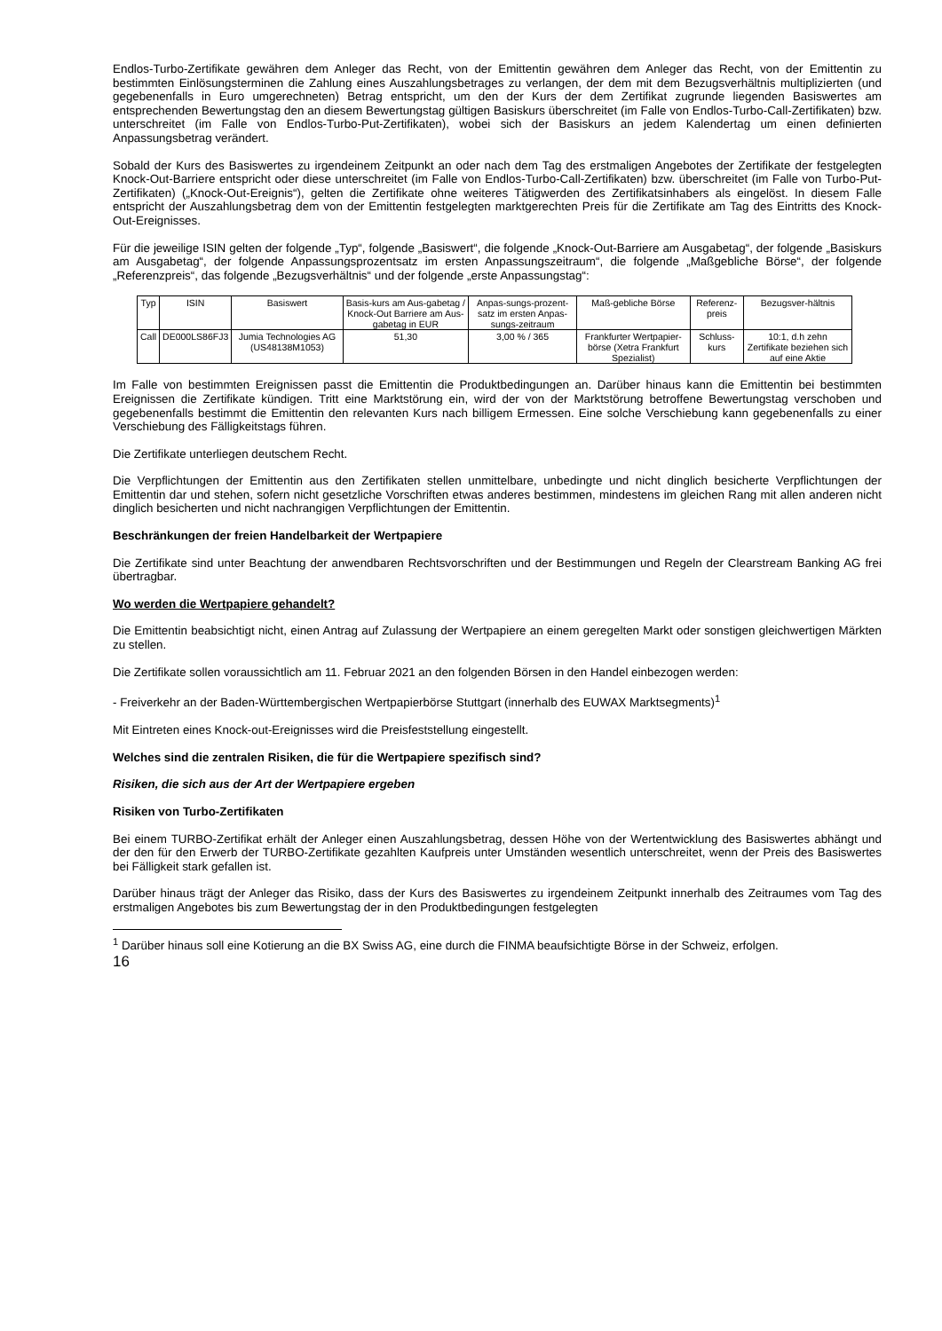Endlos-Turbo-Zertifikate gewähren dem Anleger das Recht, von der Emittentin gewähren dem Anleger das Recht, von der Emittentin zu bestimmten Einlösungsterminen die Zahlung eines Auszahlungsbetrages zu verlangen, der dem mit dem Bezugsverhältnis multiplizierten (und gegebenenfalls in Euro umgerechneten) Betrag entspricht, um den der Kurs der dem Zertifikat zugrunde liegenden Basiswertes am entsprechenden Bewertungstag den an diesem Bewertungstag gültigen Basiskurs überschreitet (im Falle von Endlos-Turbo-Call-Zertifikaten) bzw. unterschreitet (im Falle von Endlos-Turbo-Put-Zertifikaten), wobei sich der Basiskurs an jedem Kalendertag um einen definierten Anpassungsbetrag verändert.
Sobald der Kurs des Basiswertes zu irgendeinem Zeitpunkt an oder nach dem Tag des erstmaligen Angebotes der Zertifikate der festgelegten Knock-Out-Barriere entspricht oder diese unterschreitet (im Falle von Endlos-Turbo-Call-Zertifikaten) bzw. überschreitet (im Falle von Turbo-Put-Zertifikaten) („Knock-Out-Ereignis“), gelten die Zertifikate ohne weiteres Tätigwerden des Zertifikatsinhabers als eingelöst. In diesem Falle entspricht der Auszahlungsbetrag dem von der Emittentin festgelegten marktgerechten Preis für die Zertifikate am Tag des Eintritts des Knock-Out-Ereignisses.
Für die jeweilige ISIN gelten der folgende „Typ“, folgende „Basiswert“, die folgende „Knock-Out-Barriere am Ausgabetag“, der folgende „Basiskurs am Ausgabetag“, der folgende Anpassungsprozentsatz im ersten Anpassungszeitraum“, die folgende „Maßgebliche Börse“, der folgende „Referenzpreis“, das folgende „Bezugsverhältnis“ und der folgende „erste Anpassungstag“:
| Typ | ISIN | Basiswert | Basis-kurs am Aus-gabetag / Knock-Out Barriere am Aus-gabetag in EUR | Anpas-sungs-prozent-satz im ersten Anpas-sungs-zeitraum | Maß-gebliche Börse | Referenz-preis | Bezugsver-hältnis |
| --- | --- | --- | --- | --- | --- | --- | --- |
| Call | DE000LS86FJ3 | Jumia Technologies AG (US48138M1053) | 51,30 | 3,00 % / 365 | Frankfurter Wertpapier-börse (Xetra Frankfurt Spezialist) | Schluss-kurs | 10:1, d.h zehn Zertifikate beziehen sich auf eine Aktie |
Im Falle von bestimmten Ereignissen passt die Emittentin die Produktbedingungen an. Darüber hinaus kann die Emittentin bei bestimmten Ereignissen die Zertifikate kündigen. Tritt eine Marktstörung ein, wird der von der Marktstörung betroffene Bewertungstag verschoben und gegebenenfalls bestimmt die Emittentin den relevanten Kurs nach billigem Ermessen. Eine solche Verschiebung kann gegebenenfalls zu einer Verschiebung des Fälligkeitstags führen.
Die Zertifikate unterliegen deutschem Recht.
Die Verpflichtungen der Emittentin aus den Zertifikaten stellen unmittelbare, unbedingte und nicht dinglich besicherte Verpflichtungen der Emittentin dar und stehen, sofern nicht gesetzliche Vorschriften etwas anderes bestimmen, mindestens im gleichen Rang mit allen anderen nicht dinglich besicherten und nicht nachrangigen Verpflichtungen der Emittentin.
Beschränkungen der freien Handelbarkeit der Wertpapiere
Die Zertifikate sind unter Beachtung der anwendbaren Rechtsvorschriften und der Bestimmungen und Regeln der Clearstream Banking AG frei übertragbar.
Wo werden die Wertpapiere gehandelt?
Die Emittentin beabsichtigt nicht, einen Antrag auf Zulassung der Wertpapiere an einem geregelten Markt oder sonstigen gleichwertigen Märkten zu stellen.
Die Zertifikate sollen voraussichtlich am 11. Februar 2021 an den folgenden Börsen in den Handel einbezogen werden:
- Freiverkehr an der Baden-Württembergischen Wertpapierbörse Stuttgart (innerhalb des EUWAX Marktsegments)<sup>1</sup>
Mit Eintreten eines Knock-out-Ereignisses wird die Preisfeststellung eingestellt.
Welches sind die zentralen Risiken, die für die Wertpapiere spezifisch sind?
Risiken, die sich aus der Art der Wertpapiere ergeben
Risiken von Turbo-Zertifikaten
Bei einem TURBO-Zertifikat erhält der Anleger einen Auszahlungsbetrag, dessen Höhe von der Wertentwicklung des Basiswertes abhängt und der den für den Erwerb der TURBO-Zertifikate gezahlten Kaufpreis unter Umständen wesentlich unterschreitet, wenn der Preis des Basiswertes bei Fälligkeit stark gefallen ist.
Darüber hinaus trägt der Anleger das Risiko, dass der Kurs des Basiswertes zu irgendeinem Zeitpunkt innerhalb des Zeitraumes vom Tag des erstmaligen Angebotes bis zum Bewertungstag der in den Produktbedingungen festgelegten
<sup>1</sup> Darüber hinaus soll eine Kotierung an die BX Swiss AG, eine durch die FINMA beaufsichtigte Börse in der Schweiz, erfolgen.
16